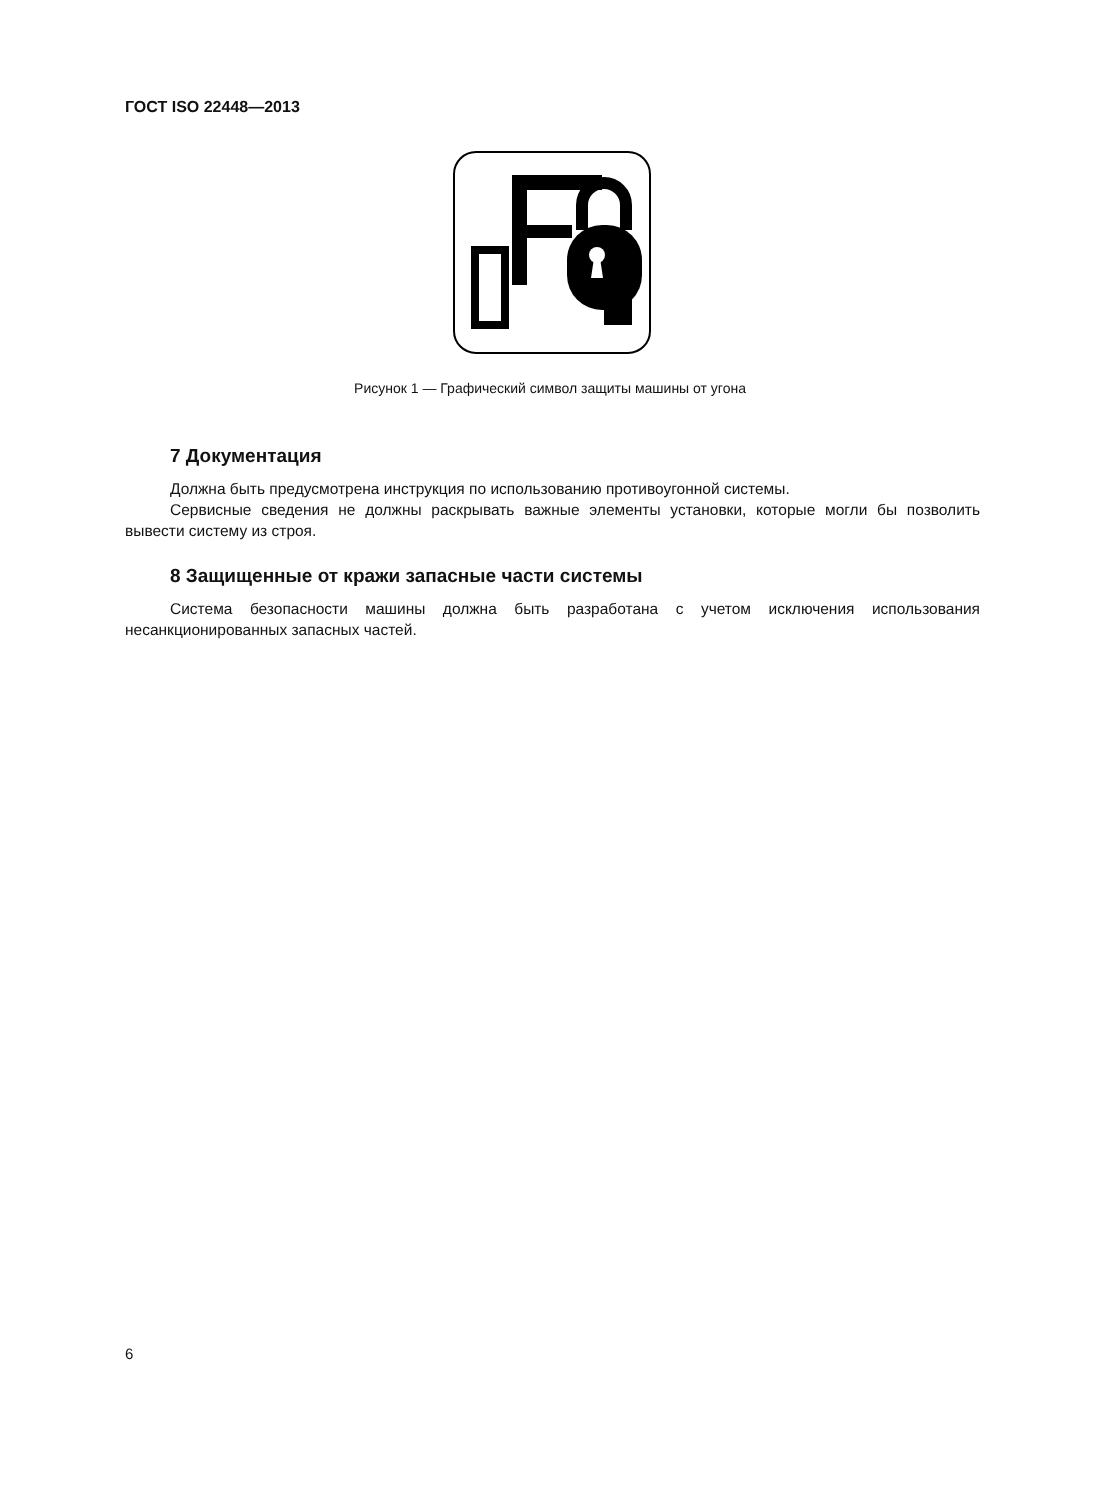ГОСТ ISO 22448—2013
Рисунок 1 — Графический символ защиты машины от угона
7 Документация
Должна быть предусмотрена инструкция по использованию противоугонной системы.
Сервисные сведения не должны раскрывать важные элементы установки, которые могли бы позволить вывести систему из строя.
8 Защищенные от кражи запасные части системы
Система безопасности машины должна быть разработана с учетом исключения использования несанкционированных запасных частей.
6